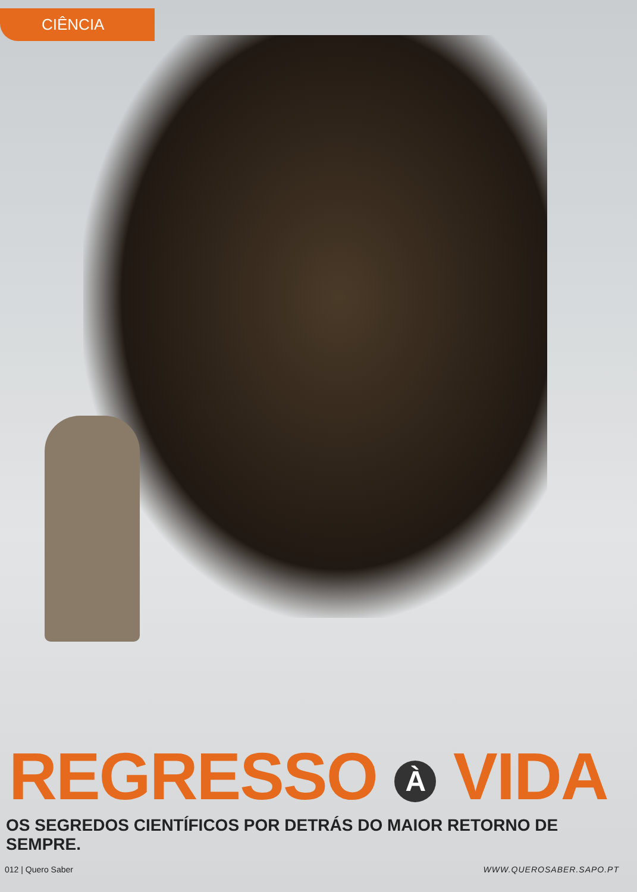CIÊNCIA
REGRESSO À VIDA
OS SEGREDOS CIENTÍFICOS POR DETRÁS DO MAIOR RETORNO DE SEMPRE.
012 | Quero Saber WWW.QUEROSABER.SAPO.PT